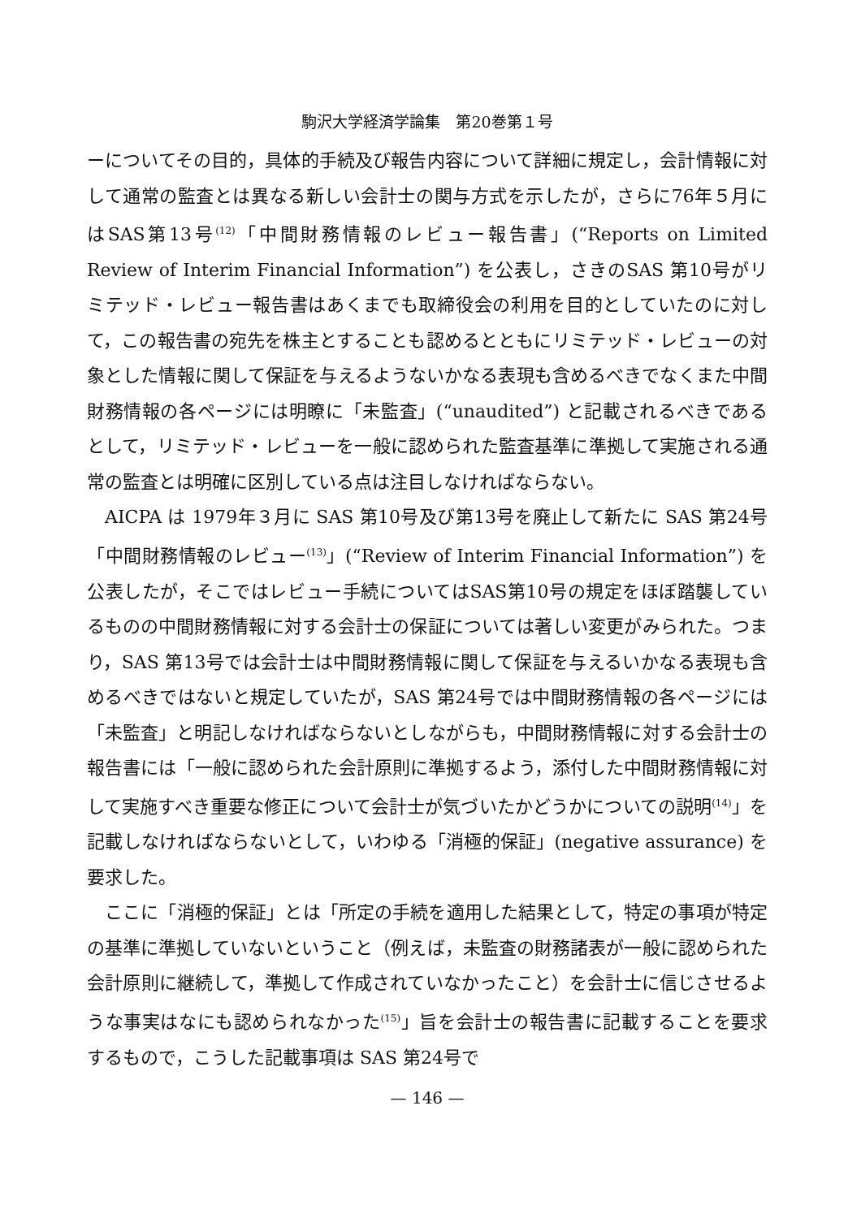駒沢大学経済学論集　第20巻第１号
ーについてその目的，具体的手続及び報告内容について詳細に規定し，会計情報に対して通常の監査とは異なる新しい会計士の関与方式を示したが，さらに76年５月にはSAS第13号<sup>(12)</sup>「中間財務情報のレビュー報告書」(“Reports on Limited Review of Interim Financial Information”) を公表し，さきのSAS 第10号がリミテッド・レビュー報告書はあくまでも取締役会の利用を目的としていたのに対して，この報告書の宛先を株主とすることも認めるとともにリミテッド・レビューの対象とした情報に関して保証を与えるようないかなる表現も含めるべきでなくまた中間財務情報の各ページには明瞭に「未監査」(“unaudited”) と記載されるべきであるとして，リミテッド・レビューを一般に認められた監査基準に準拠して実施される通常の監査とは明確に区別している点は注目しなければならない。
AICPA は 1979年３月に SAS 第10号及び第13号を廃止して新たに SAS 第24号「中間財務情報のレビュー<sup>(13)</sup>」(“Review of Interim Financial Information”) を公表したが，そこではレビュー手続についてはSAS第10号の規定をほぼ踏襲しているものの中間財務情報に対する会計士の保証については著しい変更がみられた。つまり，SAS 第13号では会計士は中間財務情報に関して保証を与えるいかなる表現も含めるべきではないと規定していたが，SAS 第24号では中間財務情報の各ページには「未監査」と明記しなければならないとしながらも，中間財務情報に対する会計士の報告書には「一般に認められた会計原則に準拠するよう，添付した中間財務情報に対して実施すべき重要な修正について会計士が気づいたかどうかについての説明<sup>(14)</sup>」を記載しなければならないとして，いわゆる「消極的保証」(negative assurance) を要求した。
ここに「消極的保証」とは「所定の手続を適用した結果として，特定の事項が特定の基準に準拠していないということ（例えば，未監査の財務諸表が一般に認められた会計原則に継続して，準拠して作成されていなかったこと）を会計士に信じさせるような事実はなにも認められなかった<sup>(15)</sup>」旨を会計士の報告書に記載することを要求するもので，こうした記載事項は SAS 第24号で
— 146 —